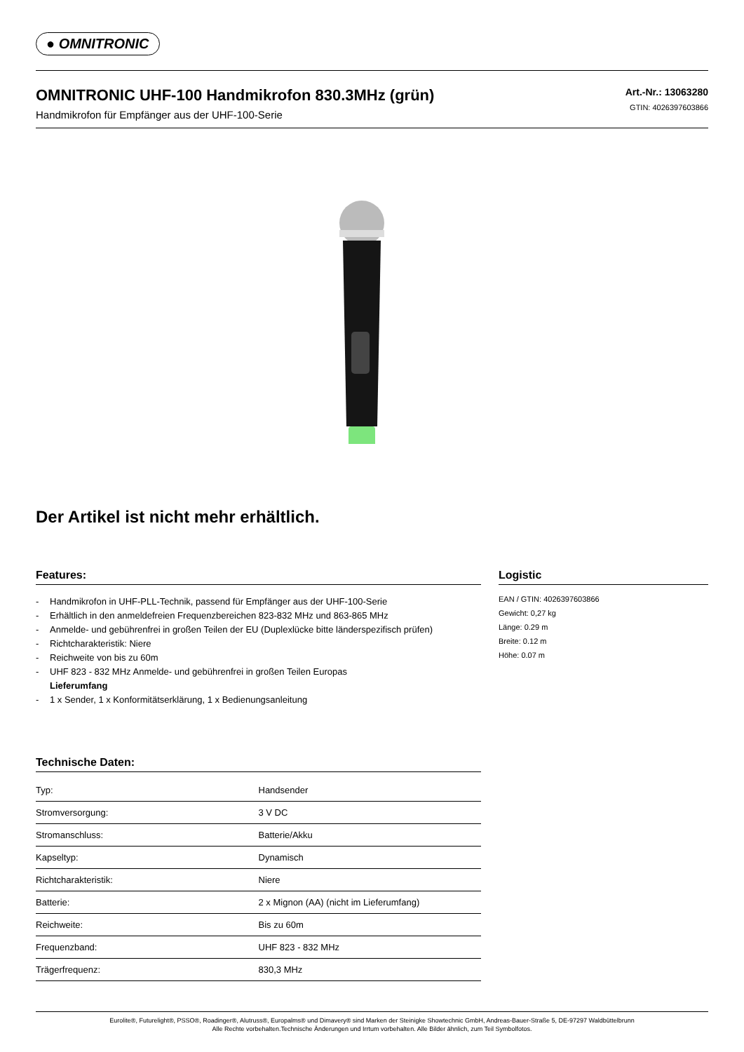● OMNITRONIC
OMNITRONIC UHF-100 Handmikrofon 830.3MHz (grün)
Handmikrofon für Empfänger aus der UHF-100-Serie
Art.-Nr.: 13063280
GTIN: 4026397603866
Der Artikel ist nicht mehr erhältlich.
Features:
- Handmikrofon in UHF-PLL-Technik, passend für Empfänger aus der UHF-100-Serie
- Erhältlich in den anmeldefreien Frequenzbereichen 823-832 MHz und 863-865 MHz
- Anmelde- und gebührenfrei in großen Teilen der EU (Duplexlücke bitte länderspezifisch prüfen)
- Richtcharakteristik: Niere
- Reichweite von bis zu 60m
- UHF 823 - 832 MHz Anmelde- und gebührenfrei in großen Teilen Europas
Lieferumfang
- 1 x Sender, 1 x Konformitätserklärung, 1 x Bedienungsanleitung
Technische Daten:
| Typ: | Handsender |
| Stromversorgung: | 3 V DC |
| Stromanschluss: | Batterie/Akku |
| Kapseltyp: | Dynamisch |
| Richtcharakteristik: | Niere |
| Batterie: | 2 x Mignon (AA) (nicht im Lieferumfang) |
| Reichweite: | Bis zu 60m |
| Frequenzband: | UHF 823 - 832 MHz |
| Trägerfrequenz: | 830,3 MHz |
Logistic
EAN / GTIN: 4026397603866
Gewicht: 0,27 kg
Länge: 0.29 m
Breite: 0.12 m
Höhe: 0.07 m
Eurolite®, Futurelight®, PSSO®, Roadinger®, Alutruss®, Europalms® und Dimavery® sind Marken der Steinigke Showtechnic GmbH, Andreas-Bauer-Straße 5, DE-97297 Waldbüttelbrunn
Alle Rechte vorbehalten.Technische Änderungen und Irrtum vorbehalten. Alle Bilder ähnlich, zum Teil Symbolfotos.